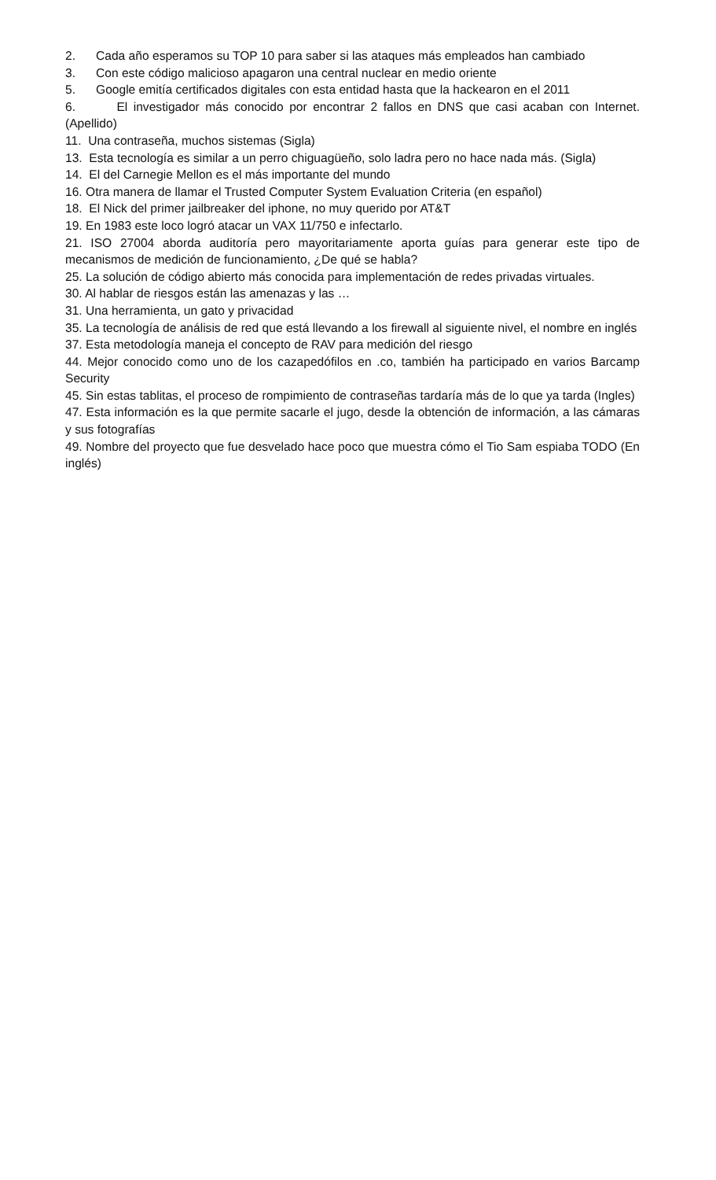2. Cada año esperamos su TOP 10 para saber si las ataques más empleados han cambiado
3. Con este código malicioso apagaron una central nuclear en medio oriente
5. Google emitía certificados digitales con esta entidad hasta que la hackearon en el 2011
6. El investigador más conocido por encontrar 2 fallos en DNS que casi acaban con Internet. (Apellido)
11. Una contraseña, muchos sistemas (Sigla)
13. Esta tecnología es similar a un perro chiguagüeño, solo ladra pero no hace nada más. (Sigla)
14. El del Carnegie Mellon es el más importante del mundo
16. Otra manera de llamar el Trusted Computer System Evaluation Criteria (en español)
18. El Nick del primer jailbreaker del iphone, no muy querido por AT&T
19. En 1983 este loco logró atacar un VAX 11/750 e infectarlo.
21. ISO 27004 aborda auditoría pero mayoritariamente aporta guías para generar este tipo de mecanismos de medición de funcionamiento, ¿De qué se habla?
25. La solución de código abierto más conocida para implementación de redes privadas virtuales.
30. Al hablar de riesgos están las amenazas y las …
31. Una herramienta, un gato y privacidad
35. La tecnología de análisis de red que está llevando a los firewall al siguiente nivel, el nombre en inglés
37. Esta metodología maneja el concepto de RAV para medición del riesgo
44. Mejor conocido como uno de los cazapedófilos en .co, también ha participado en varios Barcamp Security
45. Sin estas tablitas, el proceso de rompimiento de contraseñas tardaría más de lo que ya tarda (Ingles)
47. Esta información es la que permite sacarle el jugo, desde la obtención de información, a las cámaras y sus fotografías
49. Nombre del proyecto que fue desvelado hace poco que muestra cómo el Tio Sam espiaba TODO (En inglés)